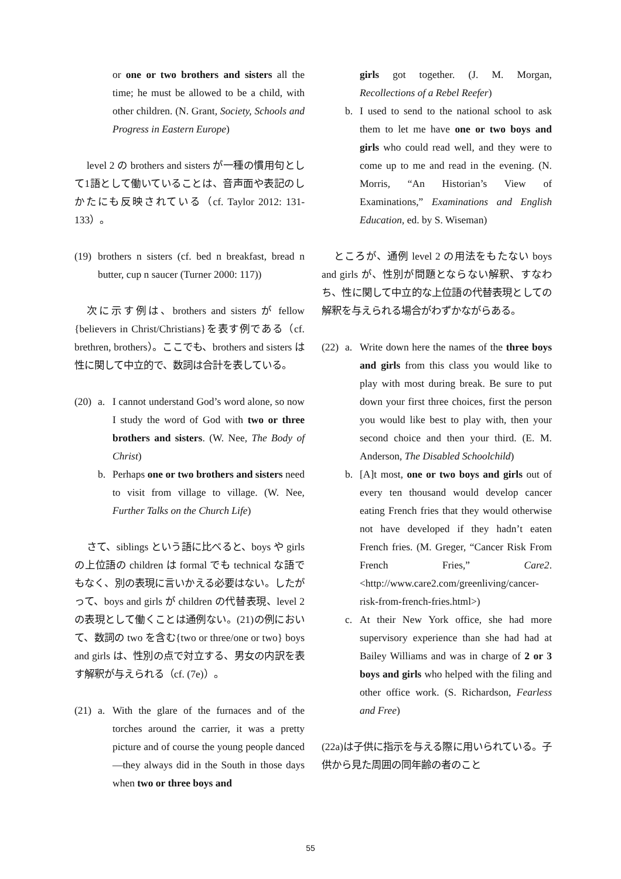or one or two brothers and sisters all the time; he must be allowed to be a child, with other children. (N. Grant, Society, Schools and Progress in Eastern Europe)
level 2 の brothers and sisters が一種の慣用句として1語として働いていることは、音声面や表記のしかたにも反映されている（cf. Taylor 2012: 131-133）。
(19) brothers n sisters (cf. bed n breakfast, bread n butter, cup n saucer (Turner 2000: 117))
次に示す例は、brothers and sisters が fellow {believers in Christ/Christians}を表す例である（cf. brethren, brothers）。ここでも、brothers and sisters は性に関して中立的で、数詞は合計を表している。
(20) a. I cannot understand God’s word alone, so now I study the word of God with two or three brothers and sisters. (W. Nee, The Body of Christ)
b. Perhaps one or two brothers and sisters need to visit from village to village. (W. Nee, Further Talks on the Church Life)
さて、siblings という語に比べると、boys や girls の上位語の children は formal でも technical な語でもなく、別の表現に言いかえる必要はない。したがって、boys and girls が children の代替表現、level 2 の表現として働くことは通例ない。(21)の例において、数詞の two を含む{two or three/one or two} boys and girls は、性別の点で対立する、男女の内訳を表す解釈が与えられる（cf. (7e)）。
(21) a. With the glare of the furnaces and of the torches around the carrier, it was a pretty picture and of course the young people danced—they always did in the South in those days when two or three boys and
girls got together. (J. M. Morgan, Recollections of a Rebel Reefer)
b. I used to send to the national school to ask them to let me have one or two boys and girls who could read well, and they were to come up to me and read in the evening. (N. Morris, “An Historian’s View of Examinations,” Examinations and English Education, ed. by S. Wiseman)
ところが、通例 level 2 の用法をもたない boys and girls が、性別が問題とならない解釈、すなわち、性に関して中立的な上位語の代替表現としての解釈を与えられる場合がわずかながらある。
(22) a. Write down here the names of the three boys and girls from this class you would like to play with most during break. Be sure to put down your first three choices, first the person you would like best to play with, then your second choice and then your third. (E. M. Anderson, The Disabled Schoolchild)
b. [A]t most, one or two boys and girls out of every ten thousand would develop cancer eating French fries that they would otherwise not have developed if they hadn’t eaten French fries. (M. Greger, “Cancer Risk From French Fries,” Care2. <http://www.care2.com/greenliving/cancer-risk-from-french-fries.html>)
c. At their New York office, she had more supervisory experience than she had had at Bailey Williams and was in charge of 2 or 3 boys and girls who helped with the filing and other office work. (S. Richardson, Fearless and Free)
(22a)は子供に指示を与える際に用いられている。子供から見た周囲の同年齢の者のこと
55